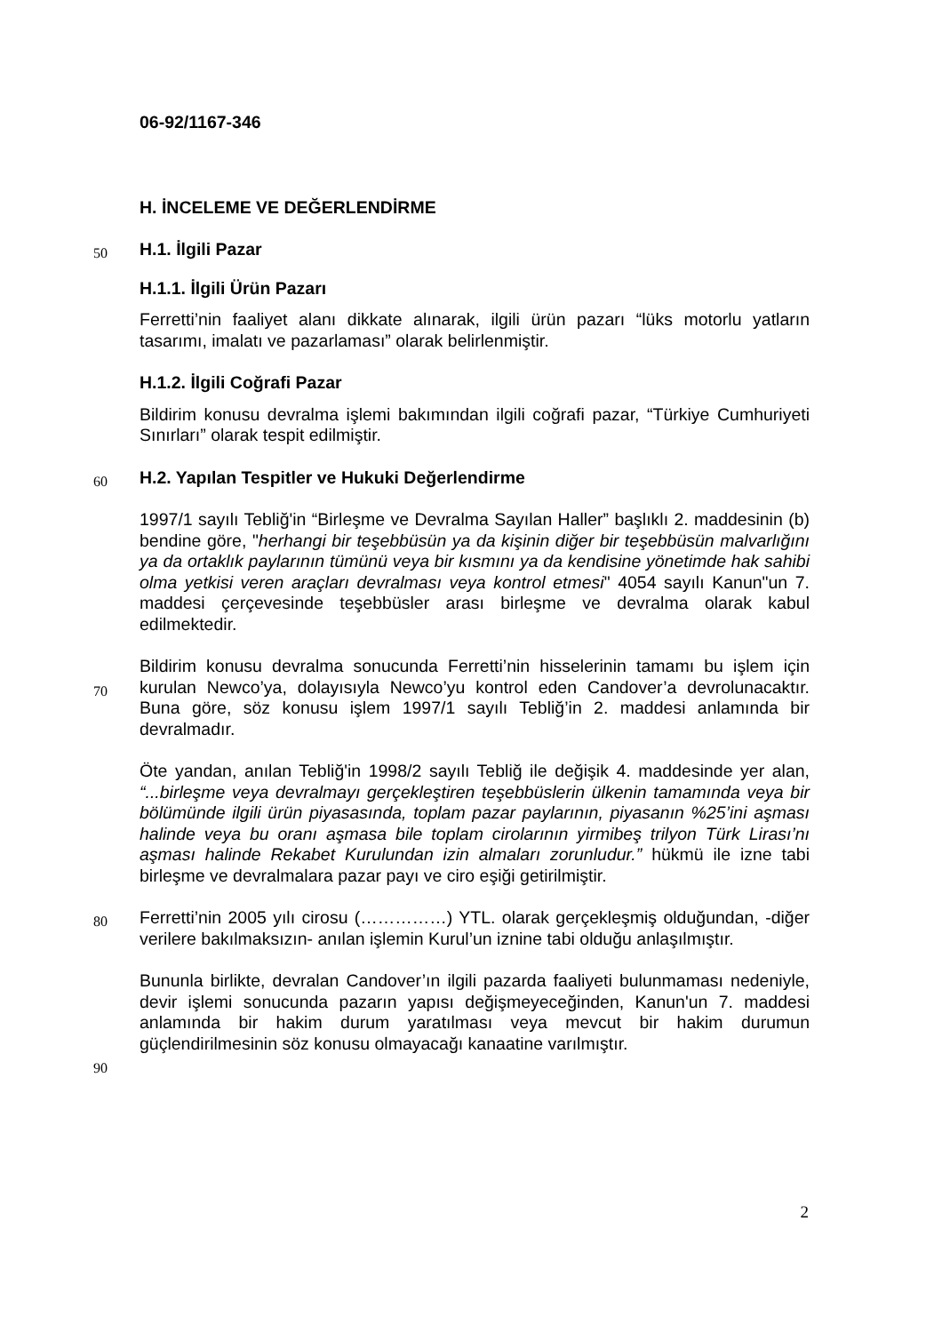06-92/1167-346
H. İNCELEME VE DEĞERLENDİRME
50
H.1. İlgili Pazar
H.1.1. İlgili Ürün Pazarı
Ferretti’nin faaliyet alanı dikkate alınarak, ilgili ürün pazarı “lüks motorlu yatların tasarımı, imalatı ve pazarlaması” olarak belirlenmiştir.
H.1.2. İlgili Coğrafi Pazar
Bildirim konusu devralma işlemi bakımından ilgili coğrafi pazar, “Türkiye Cumhuriyeti Sınırları” olarak tespit edilmiştir.
60
H.2. Yapılan Tespitler ve Hukuki Değerlendirme
1997/1 sayılı Tebliğ'in “Birleşme ve Devralma Sayılan Haller” başlıklı 2. maddesinin (b) bendine göre, "herhangi bir teşebbüsün ya da kişinin diğer bir teşebbüsün malvarlığını ya da ortaklık paylarının tümünü veya bir kısmını ya da kendisine yönetimde hak sahibi olma yetkisi veren araçları devralması veya kontrol etmesi" 4054 sayılı Kanun"un 7. maddesi çerçevesinde teşebbüsler arası birleşme ve devralma olarak kabul edilmektedir.
70
Bildirim konusu devralma sonucunda Ferretti’nin hisselerinin tamamı bu işlem için kurulan Newco’ya, dolayısıyla Newco’yu kontrol eden Candover’a devrolunacaktır. Buna göre, söz konusu işlem 1997/1 sayılı Tebliğ’in 2. maddesi anlamında bir devralmadır.
80
Öte yandan, anılan Tebliğ'in 1998/2 sayılı Tebliğ ile değişik 4. maddesinde yer alan, “...birleşme veya devralmayı gerçekleştiren teşebbüslerin ülkenin tamamında veya bir bölümünde ilgili ürün piyasasında, toplam pazar paylarının, piyasanın %25’ini aşması halinde veya bu oranı aşmasa bile toplam cirolarının yirmibeş trilyon Türk Lirası’nı aşması halinde Rekabet Kurulundan izin almaları zorunludur.” hükmü ile izne tabi birleşme ve devralmalara pazar payı ve ciro eşiği getirilmiştir.
Ferretti’nin 2005 yılı cirosu (……………) YTL. olarak gerçekleşmiş olduğundan, -diğer verilere bakılmaksızın- anılan işlemin Kurul’un iznine tabi olduğu anlaşılmıştır.
Bununla birlikte, devralan Candover’ın ilgili pazarda faaliyeti bulunmaması nedeniyle, devir işlemi sonucunda pazarın yapısı değişmeyeceğinden, Kanun'un 7. maddesi anlamında bir hakim durum yaratılması veya mevcut bir hakim durumun güçlendirilmesinin söz konusu olmayacağı kanaatine varılmıştır.
90
2